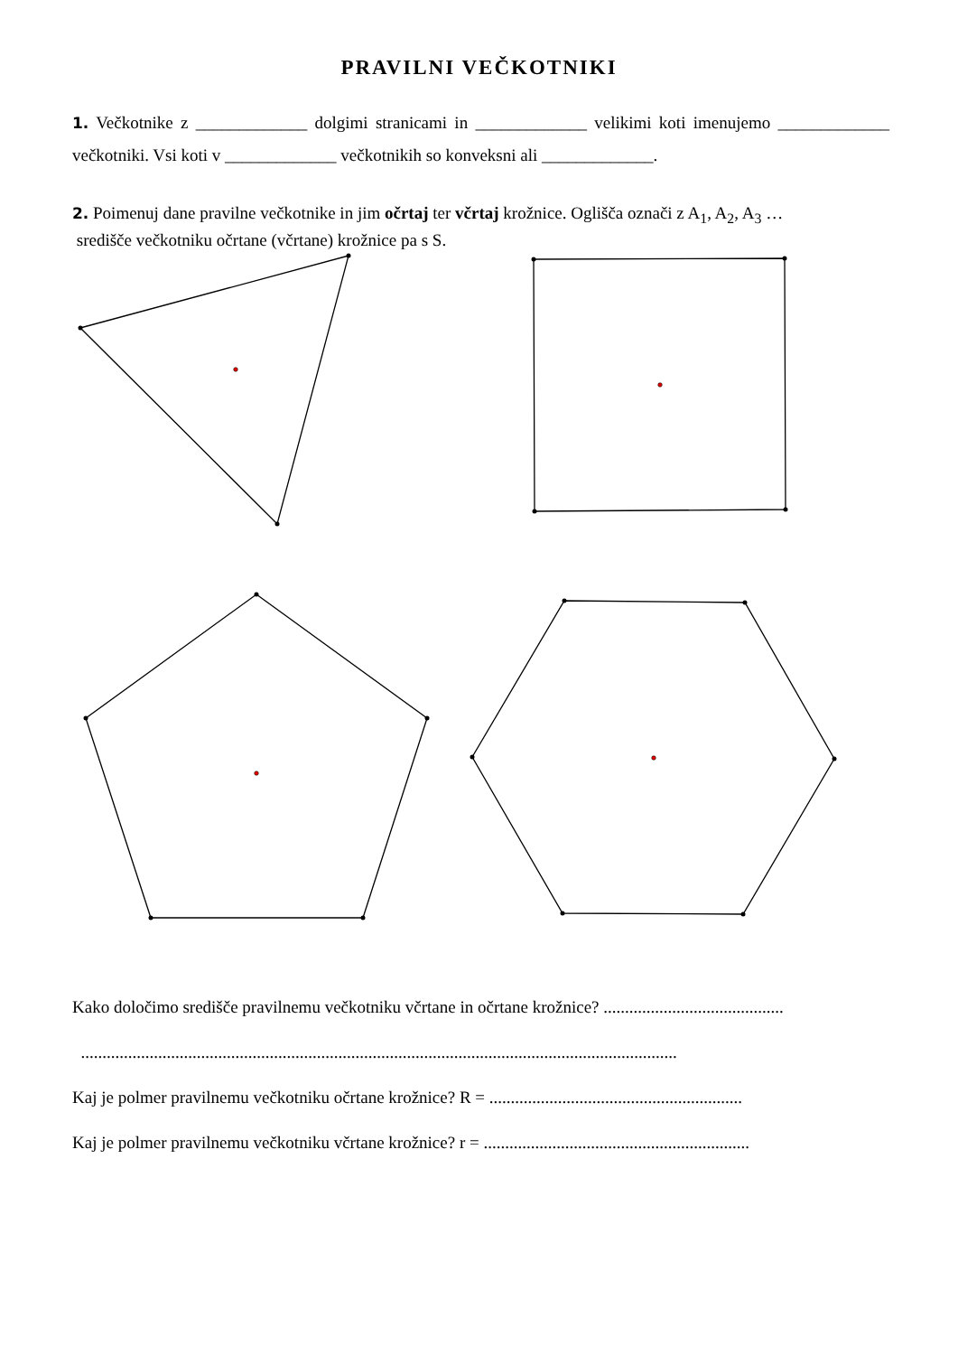PRAVILNI VEČKOTNIKI
1. Večkotnike z _____________ dolgimi stranicami in _____________ velikimi koti imenujemo _____________ večkotniki. Vsi koti v _____________ večkotnikih so konveksni ali _____________.
2. Poimenuj dane pravilne večkotnike in jim očrtaj ter včrtaj krožnice. Oglišča označi z A<sub>1</sub>, A<sub>2</sub>, A<sub>3</sub> …
središče večkotniku očrtane (včrtane) krožnice pa s S.
Kako določimo središče pravilnemu večkotniku včrtane in očrtane krožnice? ..........................................
...........................................................................................................................................
Kaj je polmer pravilnemu večkotniku očrtane krožnice? R = ...........................................................
Kaj je polmer pravilnemu večkotniku včrtane krožnice? r = ..............................................................